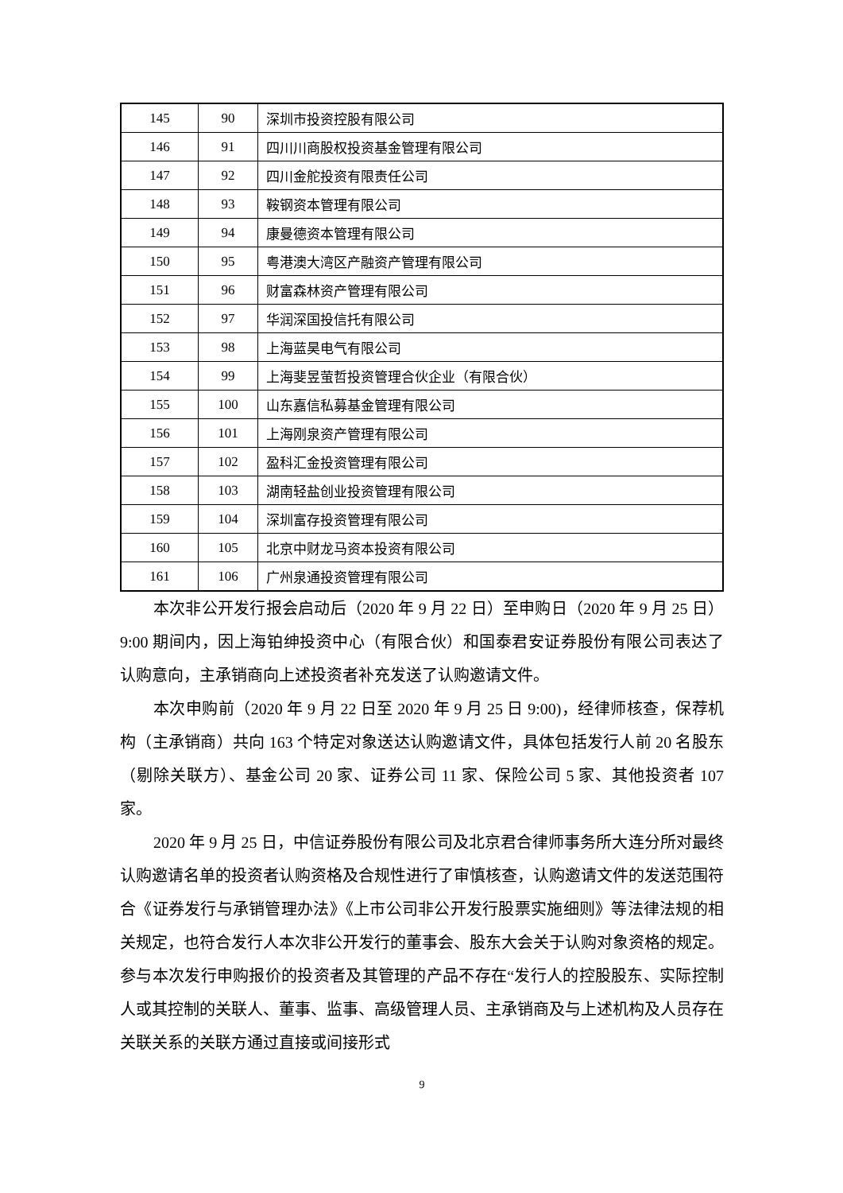| 145 | 90 | 深圳市投资控股有限公司 |
| 146 | 91 | 四川川商股权投资基金管理有限公司 |
| 147 | 92 | 四川金舵投资有限责任公司 |
| 148 | 93 | 鞍钢资本管理有限公司 |
| 149 | 94 | 康曼德资本管理有限公司 |
| 150 | 95 | 粤港澳大湾区产融资产管理有限公司 |
| 151 | 96 | 财富森林资产管理有限公司 |
| 152 | 97 | 华润深国投信托有限公司 |
| 153 | 98 | 上海蓝昊电气有限公司 |
| 154 | 99 | 上海斐昱萤哲投资管理合伙企业（有限合伙） |
| 155 | 100 | 山东嘉信私募基金管理有限公司 |
| 156 | 101 | 上海刚泉资产管理有限公司 |
| 157 | 102 | 盈科汇金投资管理有限公司 |
| 158 | 103 | 湖南轻盐创业投资管理有限公司 |
| 159 | 104 | 深圳富存投资管理有限公司 |
| 160 | 105 | 北京中财龙马资本投资有限公司 |
| 161 | 106 | 广州泉通投资管理有限公司 |
本次非公开发行报会启动后（2020 年 9 月 22 日）至申购日（2020 年 9 月 25 日）9:00 期间内，因上海铂绅投资中心（有限合伙）和国泰君安证券股份有限公司表达了认购意向，主承销商向上述投资者补充发送了认购邀请文件。
本次申购前（2020 年 9 月 22 日至 2020 年 9 月 25 日 9:00)，经律师核查，保荐机构（主承销商）共向 163 个特定对象送达认购邀请文件，具体包括发行人前 20 名股东（剔除关联方）、基金公司 20 家、证券公司 11 家、保险公司 5 家、其他投资者 107 家。
2020 年 9 月 25 日，中信证券股份有限公司及北京君合律师事务所大连分所对最终认购邀请名单的投资者认购资格及合规性进行了审慎核查，认购邀请文件的发送范围符合《证券发行与承销管理办法》《上市公司非公开发行股票实施细则》等法律法规的相关规定，也符合发行人本次非公开发行的董事会、股东大会关于认购对象资格的规定。参与本次发行申购报价的投资者及其管理的产品不存在“发行人的控股股东、实际控制人或其控制的关联人、董事、监事、高级管理人员、主承销商及与上述机构及人员存在关联关系的关联方通过直接或间接形式
9